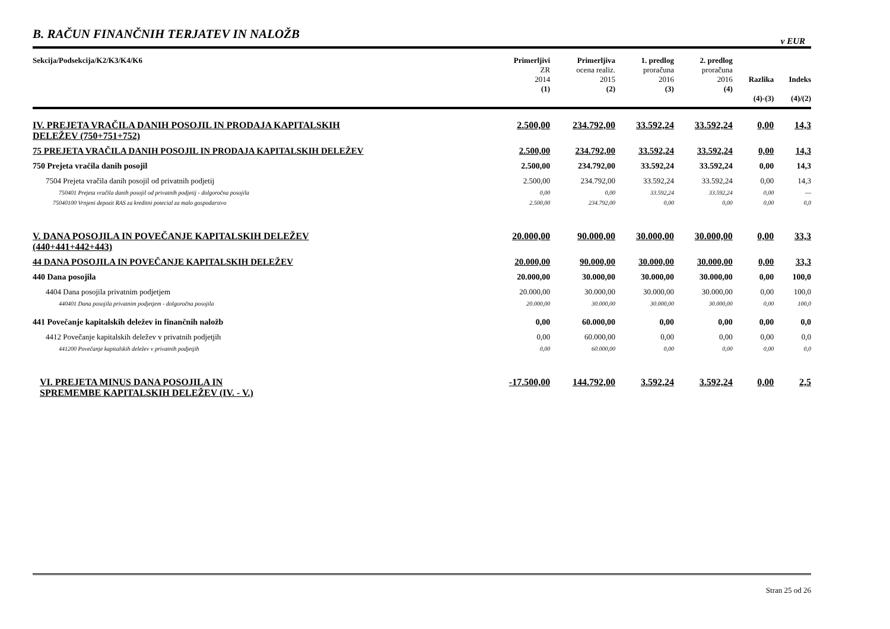B. RAČUN FINANČNIH TERJATEV IN NALOŽB
v EUR
| Sekcija/Podsekcija/K2/K3/K4/K6 | Primerljivi ZR 2014 (1) | Primerljiva ocena realiz. 2015 (2) | 1. predlog proračuna 2016 (3) | 2. predlog proračuna 2016 (4) | Razlika (4)-(3) | Indeks (4)/(2) |
| --- | --- | --- | --- | --- | --- | --- |
| IV. PREJETA VRAČILA DANIH POSOJIL IN PRODAJA KAPITALSKIH DELEŽEV (750+751+752) | 2.500,00 | 234.792,00 | 33.592,24 | 33.592,24 | 0,00 | 14,3 |
| 75 PREJETA VRAČILA DANIH POSOJIL IN PRODAJA KAPITALSKIH DELEŽEV | 2.500,00 | 234.792,00 | 33.592,24 | 33.592,24 | 0,00 | 14,3 |
| 750 Prejeta vračila danih posojil | 2.500,00 | 234.792,00 | 33.592,24 | 33.592,24 | 0,00 | 14,3 |
| 7504 Prejeta vračila danih posojil od privatnih podjetij | 2.500,00 | 234.792,00 | 33.592,24 | 33.592,24 | 0,00 | 14,3 |
| 750401 Prejeta vračila danih posojil od privatnih podjetij - dolgoročna posojila | 0,00 | 0,00 | 33.592,24 | 33.592,24 | 0,00 | --- |
| 75040100 Vrnjeni depozit RAS za kreditni potecial za malo gospodarstvo | 2.500,00 | 234.792,00 | 0,00 | 0,00 | 0,00 | 0,0 |
| V. DANA POSOJILA IN POVEČANJE KAPITALSKIH DELEŽEV (440+441+442+443) | 20.000,00 | 90.000,00 | 30.000,00 | 30.000,00 | 0,00 | 33,3 |
| 44 DANA POSOJILA IN POVEČANJE KAPITALSKIH DELEŽEV | 20.000,00 | 90.000,00 | 30.000,00 | 30.000,00 | 0,00 | 33,3 |
| 440 Dana posojila | 20.000,00 | 30.000,00 | 30.000,00 | 30.000,00 | 0,00 | 100,0 |
| 4404 Dana posojila privatnim podjetjem | 20.000,00 | 30.000,00 | 30.000,00 | 30.000,00 | 0,00 | 100,0 |
| 440401 Dana posojila privatnim podjetjem - dolgoročna posojila | 20.000,00 | 30.000,00 | 30.000,00 | 30.000,00 | 0,00 | 100,0 |
| 441 Povečanje kapitalskih deležev in finančnih naložb | 0,00 | 60.000,00 | 0,00 | 0,00 | 0,00 | 0,0 |
| 4412 Povečanje kapitalskih deležev v privatnih podjetjih | 0,00 | 60.000,00 | 0,00 | 0,00 | 0,00 | 0,0 |
| 441200 Povečanje kapitalskih deležev v privatnih podjetjih | 0,00 | 60.000,00 | 0,00 | 0,00 | 0,00 | 0,0 |
| VI. PREJETA MINUS DANA POSOJILA IN SPREMEMBE KAPITALSKIH DELEŽEV (IV. - V.) | -17.500,00 | 144.792,00 | 3.592,24 | 3.592,24 | 0,00 | 2,5 |
Stran 25 od 26